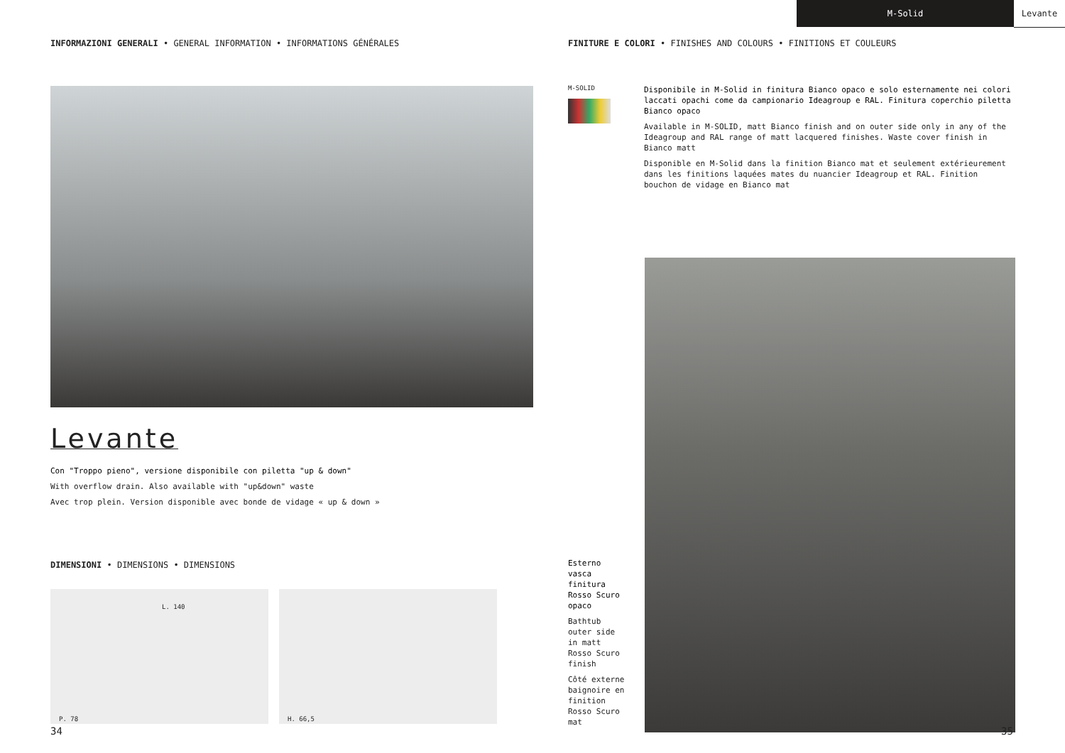M-Solid Levante
INFORMAZIONI GENERALI • GENERAL INFORMATION • INFORMATIONS GÉNÉRALES
Levante
Con "Troppo pieno", versione disponibile con piletta "up & down"
With overflow drain. Also available with "up&down" waste
Avec trop plein. Version disponible avec bonde de vidage « up & down »
DIMENSIONI • DIMENSIONS • DIMENSIONS
L. 140
P. 78
H. 66,5
FINITURE E COLORI • FINISHES AND COLOURS • FINITIONS ET COULEURS
M-SOLID
Disponibile in M-Solid in finitura Bianco opaco e solo esternamente nei colori laccati opachi come da campionario Ideagroup e RAL. Finitura coperchio piletta Bianco opaco
Available in M-SOLID, matt Bianco finish and on outer side only in any of the Ideagroup and RAL range of matt lacquered finishes. Waste cover finish in Bianco matt
Disponible en M-Solid dans la finition Bianco mat et seulement extérieurement dans les finitions laquées mates du nuancier Ideagroup et RAL. Finition bouchon de vidage en Bianco mat
Esterno vasca finitura Rosso Scuro opaco
Bathtub outer side in matt Rosso Scuro finish
Côté externe baignoire en finition Rosso Scuro mat
34 35